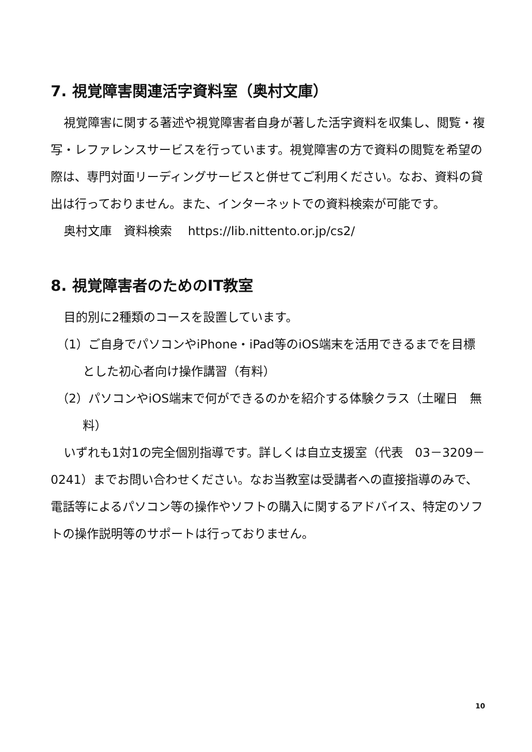7. 視覚障害関連活字資料室（奥村文庫）
視覚障害に関する著述や視覚障害者自身が著した活字資料を収集し、閲覧・複写・レファレンスサービスを行っています。視覚障害の方で資料の閲覧を希望の際は、専門対面リーディングサービスと併せてご利用ください。なお、資料の貸出は行っておりません。また、インターネットでの資料検索が可能です。
奥村文庫　資料検索　 https://lib.nittento.or.jp/cs2/
8. 視覚障害者のためのIT教室
目的別に2種類のコースを設置しています。
（1）ご自身でパソコンやiPhone・iPad等のiOS端末を活用できるまでを目標とした初心者向け操作講習（有料）
（2）パソコンやiOS端末で何ができるのかを紹介する体験クラス（土曜日　無料）
いずれも1対1の完全個別指導です。詳しくは自立支援室（代表　03－3209－0241）までお問い合わせください。なお当教室は受講者への直接指導のみで、電話等によるパソコン等の操作やソフトの購入に関するアドバイス、特定のソフトの操作説明等のサポートは行っておりません。
10